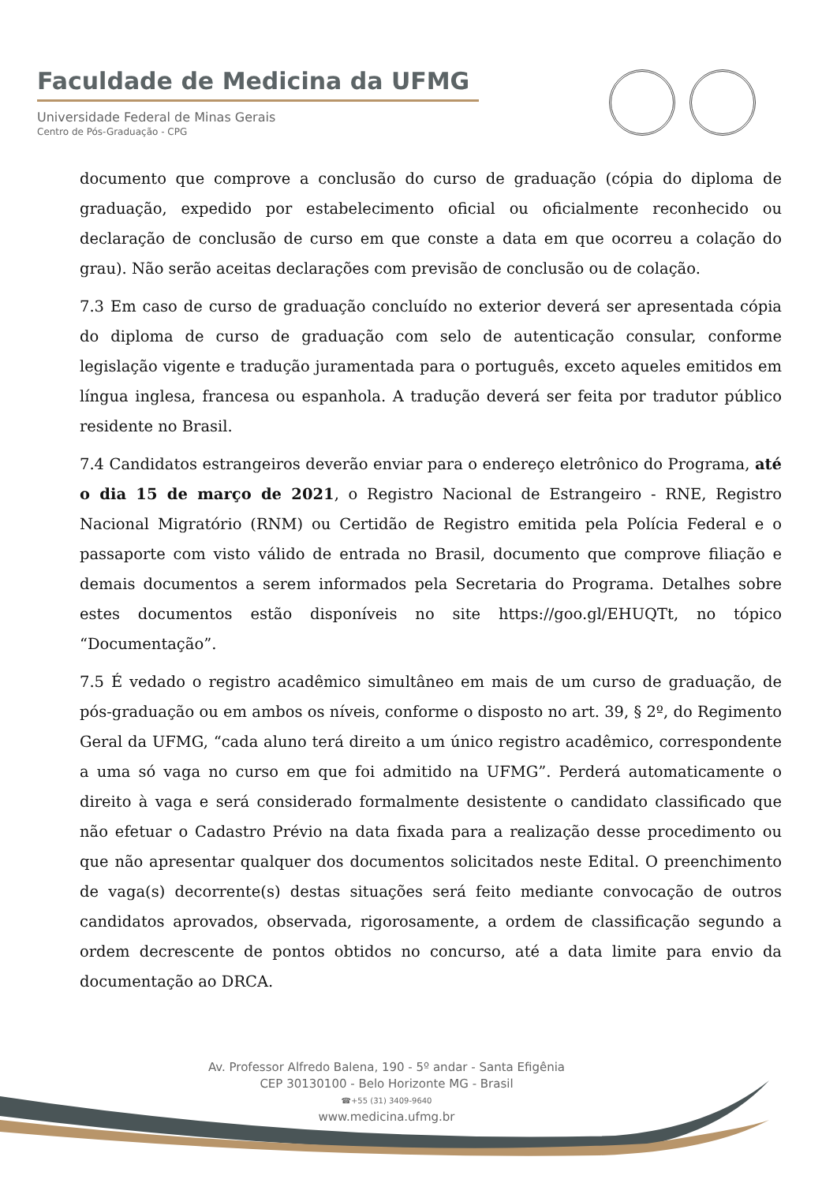Faculdade de Medicina da UFMG
Universidade Federal de Minas Gerais
Centro de Pós-Graduação - CPG
documento que comprove a conclusão do curso de graduação (cópia do diploma de graduação, expedido por estabelecimento oficial ou oficialmente reconhecido ou declaração de conclusão de curso em que conste a data em que ocorreu a colação do grau). Não serão aceitas declarações com previsão de conclusão ou de colação.
7.3 Em caso de curso de graduação concluído no exterior deverá ser apresentada cópia do diploma de curso de graduação com selo de autenticação consular, conforme legislação vigente e tradução juramentada para o português, exceto aqueles emitidos em língua inglesa, francesa ou espanhola. A tradução deverá ser feita por tradutor público residente no Brasil.
7.4 Candidatos estrangeiros deverão enviar para o endereço eletrônico do Programa, até o dia 15 de março de 2021, o Registro Nacional de Estrangeiro - RNE, Registro Nacional Migratório (RNM) ou Certidão de Registro emitida pela Polícia Federal e o passaporte com visto válido de entrada no Brasil, documento que comprove filiação e demais documentos a serem informados pela Secretaria do Programa. Detalhes sobre estes documentos estão disponíveis no site https://goo.gl/EHUQTt, no tópico “Documentação”.
7.5 É vedado o registro acadêmico simultâneo em mais de um curso de graduação, de pós-graduação ou em ambos os níveis, conforme o disposto no art. 39, § 2º, do Regimento Geral da UFMG, “cada aluno terá direito a um único registro acadêmico, correspondente a uma só vaga no curso em que foi admitido na UFMG”. Perderá automaticamente o direito à vaga e será considerado formalmente desistente o candidato classificado que não efetuar o Cadastro Prévio na data fixada para a realização desse procedimento ou que não apresentar qualquer dos documentos solicitados neste Edital. O preenchimento de vaga(s) decorrente(s) destas situações será feito mediante convocação de outros candidatos aprovados, observada, rigorosamente, a ordem de classificação segundo a ordem decrescente de pontos obtidos no concurso, até a data limite para envio da documentação ao DRCA.
Av. Professor Alfredo Balena, 190 - 5º andar - Santa Efigênia
CEP 30130100 - Belo Horizonte MG - Brasil
☎+55 (31) 3409-9640
www.medicina.ufmg.br